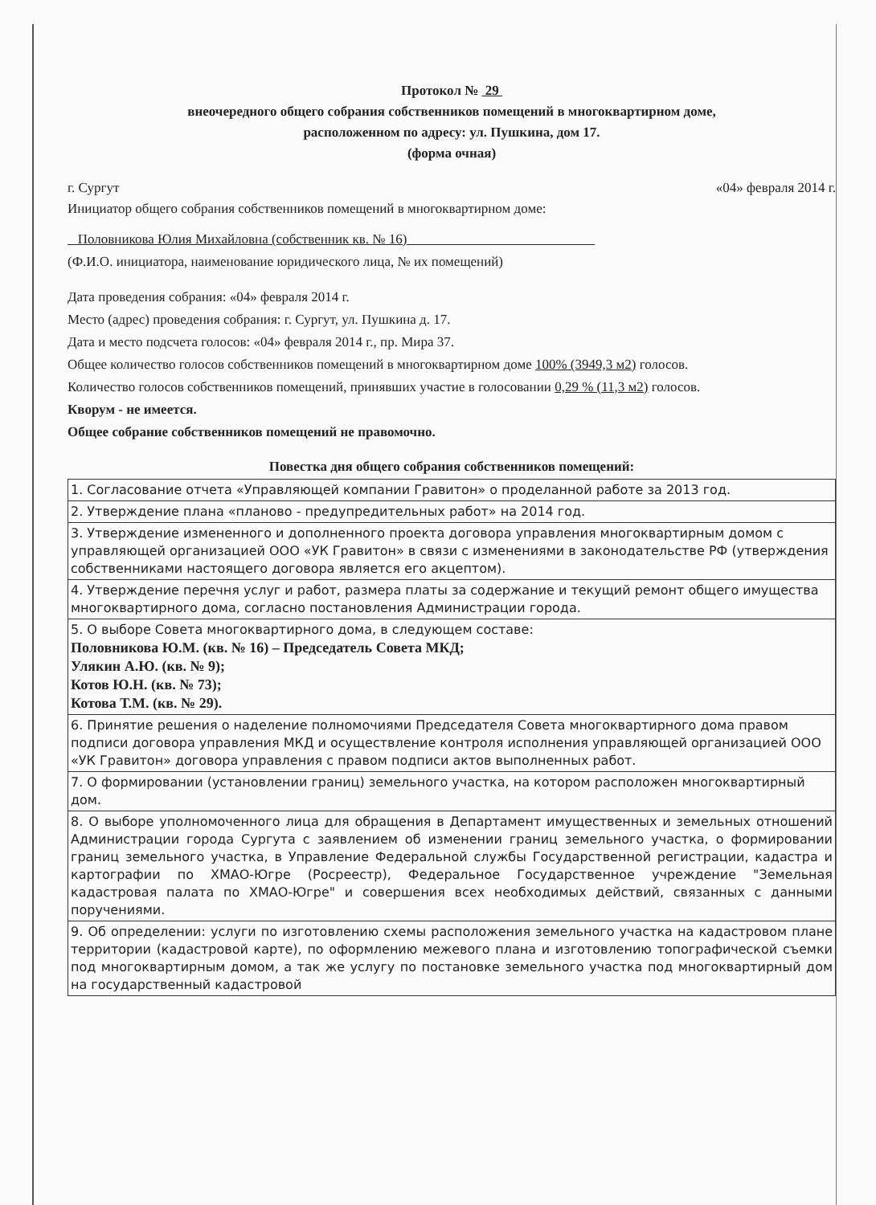Протокол № 29
внеочередного общего собрания собственников помещений в многоквартирном доме,
расположенном по адресу: ул. Пушкина, дом 17.
(форма очная)
г. Сургут «04» февраля 2014 г.
Инициатор общего собрания собственников помещений в многоквартирном доме:
Половникова Юлия Михайловна (собственник кв. № 16)
(Ф.И.О. инициатора, наименование юридического лица, № их помещений)
Дата проведения собрания: «04» февраля 2014 г.
Место (адрес) проведения собрания: г. Сургут, ул. Пушкина д. 17.
Дата и место подсчета голосов: «04» февраля 2014 г., пр. Мира 37.
Общее количество голосов собственников помещений в многоквартирном доме 100% (3949,3 м2) голосов.
Количество голосов собственников помещений, принявших участие в голосовании 0,29 % (11,3 м2) голосов.
Кворум - не имеется.
Общее собрание собственников помещений не правомочно.
Повестка дня общего собрания собственников помещений:
| 1. Согласование отчета «Управляющей компании Гравитон» о проделанной работе за 2013 год. |
| 2. Утверждение плана «планово - предупредительных работ» на 2014 год. |
| 3. Утверждение измененного и дополненного проекта договора управления многоквартирным домом с управляющей организацией ООО «УК Гравитон» в связи с изменениями в законодательстве РФ (утверждения собственниками настоящего договора является его акцептом). |
| 4. Утверждение перечня услуг и работ, размера платы за содержание и текущий ремонт общего имущества многоквартирного дома, согласно постановления Администрации города. |
| 5. О выборе Совета многоквартирного дома, в следующем составе: Половникова Ю.М. (кв. № 16) – Председатель Совета МКД; Улякин А.Ю. (кв. № 9); Котов Ю.Н. (кв. № 73); Котова Т.М. (кв. № 29). |
| 6. Принятие решения о наделение полномочиями Председателя Совета многоквартирного дома правом подписи договора управления МКД и осуществление контроля исполнения управляющей организацией ООО «УК Гравитон» договора управления с правом подписи актов выполненных работ. |
| 7. О формировании (установлении границ) земельного участка, на котором расположен многоквартирный дом. |
| 8. О выборе уполномоченного лица для обращения в Департамент имущественных и земельных отношений Администрации города Сургута с заявлением об изменении границ земельного участка, о формировании границ земельного участка, в Управление Федеральной службы Государственной регистрации, кадастра и картографии по ХМАО-Югре (Росреестр), Федеральное Государственное учреждение "Земельная кадастровая палата по ХМАО-Югре" и совершения всех необходимых действий, связанных с данными поручениями. |
| 9. Об определении: услуги по изготовлению схемы расположения земельного участка на кадастровом плане территории (кадастровой карте), по оформлению межевого плана и изготовлению топографической съемки под многоквартирным домом, а так же услугу по постановке земельного участка под многоквартирный дом на государственный кадастровой |